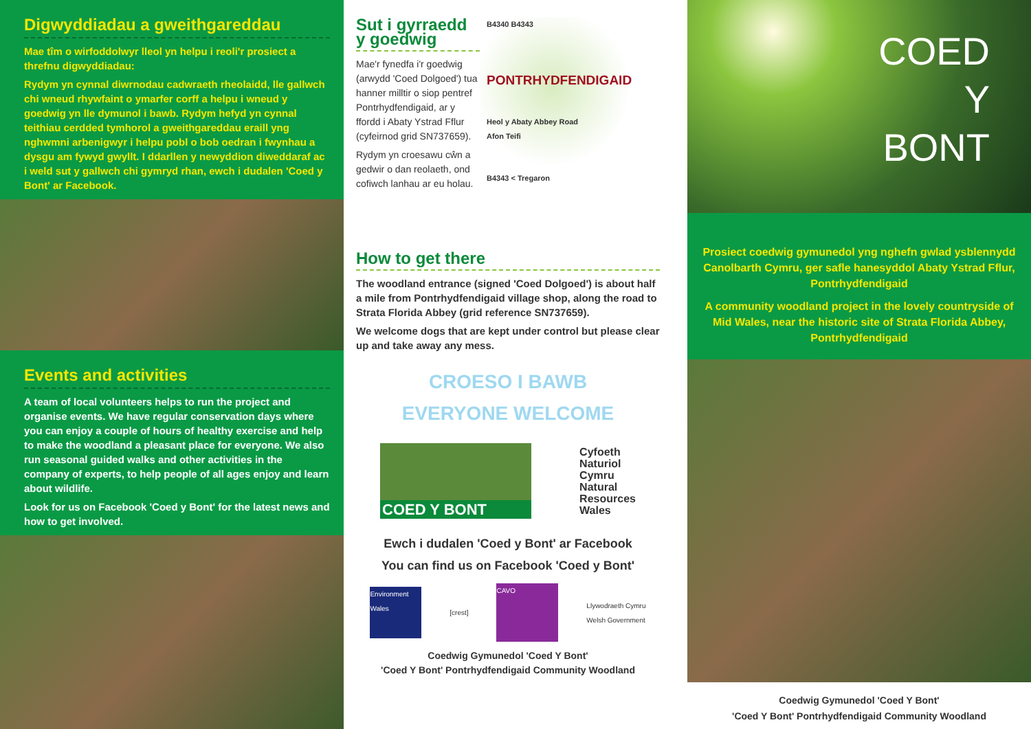Digwyddiadau a gweithgareddau
Mae tîm o wirfoddolwyr lleol yn helpu i reoli'r prosiect a threfnu digwyddiadau:
Rydym yn cynnal diwrnodau cadwraeth rheolaidd, lle gallwch chi wneud rhywfaint o ymarfer corff a helpu i wneud y goedwig yn lle dymunol i bawb. Rydym hefyd yn cynnal teithiau cerdded tymhorol a gweithgareddau eraill yng nghwmni arbenigwyr i helpu pobl o bob oedran i fwynhau a dysgu am fywyd gwyllt. I ddarllen y newyddion diweddaraf ac i weld sut y gallwch chi gymryd rhan, ewch i dudalen 'Coed y Bont' ar Facebook.
Events and activities
A team of local volunteers helps to run the project and organise events. We have regular conservation days where you can enjoy a couple of hours of healthy exercise and help to make the woodland a pleasant place for everyone. We also run seasonal guided walks and other activities in the company of experts, to help people of all ages enjoy and learn about wildlife.
Look for us on Facebook 'Coed y Bont' for the latest news and how to get involved.
Sut i gyrraedd y goedwig
Mae'r fynedfa i'r goedwig (arwydd 'Coed Dolgoed') tua hanner milltir o siop pentref Pontrhydfendigaid, ar y ffordd i Abaty Ystrad Fflur (cyfeirnod grid SN737659).
Rydym yn croesawu cŵn a gedwir o dan reolaeth, ond cofiwch lanhau ar eu holau.
B4340 B4343
PONTRHYDFENDIGAID
Heol y Abaty Abbey Road
Afon Teifi
B4343 < Tregaron
How to get there
The woodland entrance (signed 'Coed Dolgoed') is about half a mile from Pontrhydfendigaid village shop, along the road to Strata Florida Abbey (grid reference SN737659).
We welcome dogs that are kept under control but please clear up and take away any mess.
CROESO I BAWB
EVERYONE WELCOME
COED Y BONT
Cyfoeth
Naturiol
Cymru
Natural
Resources
Wales
Ewch i dudalen 'Coed y Bont' ar Facebook
You can find us on Facebook 'Coed y Bont'
Environment Wales
[crest]
CAVO
Llywodraeth Cymru
Welsh Government
Coedwig Gymunedol 'Coed Y Bont'
'Coed Y Bont' Pontrhydfendigaid Community Woodland
COED
Y
BONT
Prosiect coedwig gymunedol yng nghefn gwlad ysblennydd Canolbarth Cymru, ger safle hanesyddol Abaty Ystrad Fflur, Pontrhydfendigaid
A community woodland project in the lovely countryside of Mid Wales, near the historic site of Strata Florida Abbey, Pontrhydfendigaid
Coedwig Gymunedol 'Coed Y Bont'
'Coed Y Bont' Pontrhydfendigaid Community Woodland